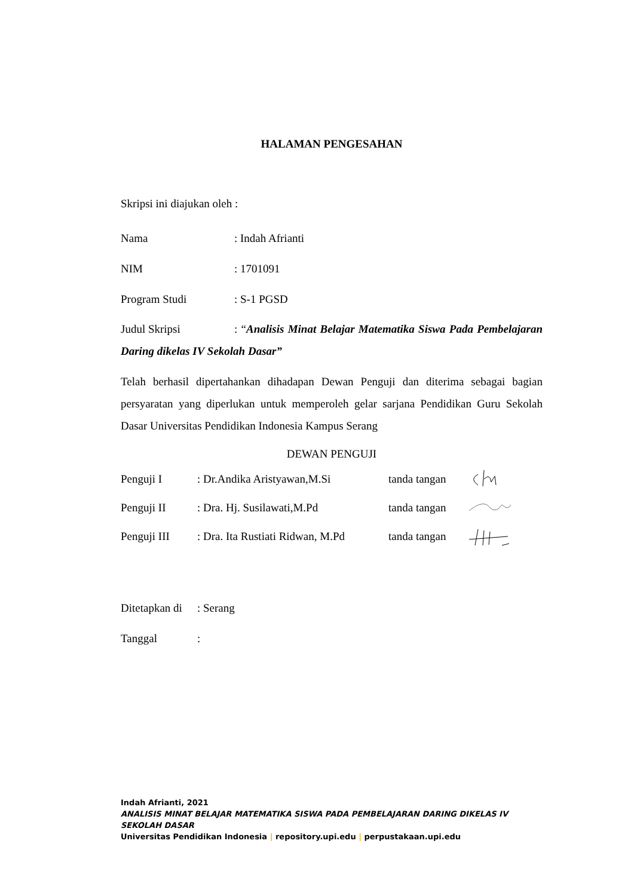HALAMAN PENGESAHAN
Skripsi ini diajukan oleh :
Nama: Indah Afrianti
NIM: 1701091
Program Studi: S-1 PGSD
Judul Skripsi: “Analisis Minat Belajar Matematika Siswa Pada Pembelajaran Daring dikelas IV Sekolah Dasar”
Telah berhasil dipertahankan dihadapan Dewan Penguji dan diterima sebagai bagian persyaratan yang diperlukan untuk memperoleh gelar sarjana Pendidikan Guru Sekolah Dasar Universitas Pendidikan Indonesia Kampus Serang
DEWAN PENGUJI
Penguji I: Dr.Andika Aristyawan,M.Si tanda tangan
Penguji II: Dra. Hj. Susilawati,M.Pd tanda tangan
Penguji III: Dra. Ita Rustiati Ridwan, M.Pd tanda tangan
Ditetapkan di: Serang
Tanggal:
Indah Afrianti, 2021
ANALISIS MINAT BELAJAR MATEMATIKA SISWA PADA PEMBELAJARAN DARING DIKELAS IV
SEKOLAH DASAR
Universitas Pendidikan Indonesia | repository.upi.edu | perpustakaan.upi.edu